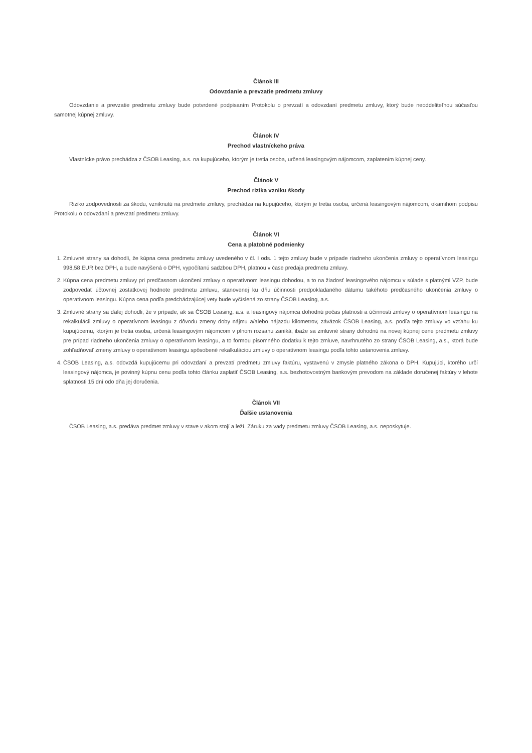Článok III
Odovzdanie a prevzatie predmetu zmluvy
Odovzdanie a prevzatie predmetu zmluvy bude potvrdené podpisaním Protokolu o prevzatí a odovzdaní predmetu zmluvy, ktorý bude neoddeliteľnou súčasťou samotnej kúpnej zmluvy.
Článok IV
Prechod vlastníckeho práva
Vlastnícke právo prechádza z ČSOB Leasing, a.s. na kupujúceho, ktorým je tretia osoba, určená leasingovým nájomcom, zaplatením kúpnej ceny.
Článok V
Prechod rizika vzniku škody
Riziko zodpovednosti za škodu, vzniknutú na predmete zmluvy, prechádza na kupujúceho, ktorým je tretia osoba, určená leasingovým nájomcom, okamihom podpisu Protokolu o odovzdaní a prevzatí predmetu zmluvy.
Článok VI
Cena a platobné podmienky
1. Zmluvné strany sa dohodli, že kúpna cena predmetu zmluvy uvedeného v čl. I ods. 1 tejto zmluvy bude v prípade riadneho ukončenia zmluvy o operatívnom leasingu 998,58 EUR bez DPH, a bude navýšená o DPH, vypočítanú sadzbou DPH, platnou v čase predaja predmetu zmluvy.
2. Kúpna cena predmetu zmluvy pri predčasnom ukončení zmluvy o operatívnom leasingu dohodou, a to na žiadosť leasingového nájomcu v súlade s platnými VZP, bude zodpovedať účtovnej zostatkovej hodnote predmetu zmluvu, stanovenej ku dňu účinnosti predpokladaného dátumu takéhoto predčasného ukončenia zmluvy o operatívnom leasingu. Kúpna cena podľa predchádzajúcej vety bude vyčíslená zo strany ČSOB Leasing, a.s.
3. Zmluvné strany sa ďalej dohodli, že v prípade, ak sa ČSOB Leasing, a.s. a leasingový nájomca dohodnú počas platnosti a účinnosti zmluvy o operatívnom leasingu na rekalkulácii zmluvy o operatívnom leasingu z dôvodu zmeny doby nájmu a/alebo nájazdu kilometrov, záväzok ČSOB Leasing, a.s. podľa tejto zmluvy vo vzťahu ku kupujúcemu, ktorým je tretia osoba, určená leasingovým nájomcom v plnom rozsahu zaniká, ibaže sa zmluvné strany dohodnú na novej kúpnej cene predmetu zmluvy pre prípad riadneho ukončenia zmluvy o operatívnom leasingu, a to formou písomného dodatku k tejto zmluve, navrhnutého zo strany ČSOB Leasing, a.s., ktorá bude zohľadňovať zmeny zmluvy o operatívnom leasingu spôsobené rekalkuláciou zmluvy o operatívnom leasingu podľa tohto ustanovenia zmluvy.
4. ČSOB Leasing, a.s. odovzdá kupujúcemu pri odovzdaní a prevzatí predmetu zmluvy faktúru, vystavenú v zmysle platného zákona o DPH. Kupujúci, ktorého určí leasingový nájomca, je povinný kúpnu cenu podľa tohto článku zaplatiť ČSOB Leasing, a.s. bezhotovostným bankovým prevodom na základe doručenej faktúry v lehote splatnosti 15 dní odo dňa jej doručenia.
Článok VII
Ďalšie ustanovenia
ČSOB Leasing, a.s. predáva predmet zmluvy v stave v akom stojí a leží. Záruku za vady predmetu zmluvy ČSOB Leasing, a.s. neposkytuje.